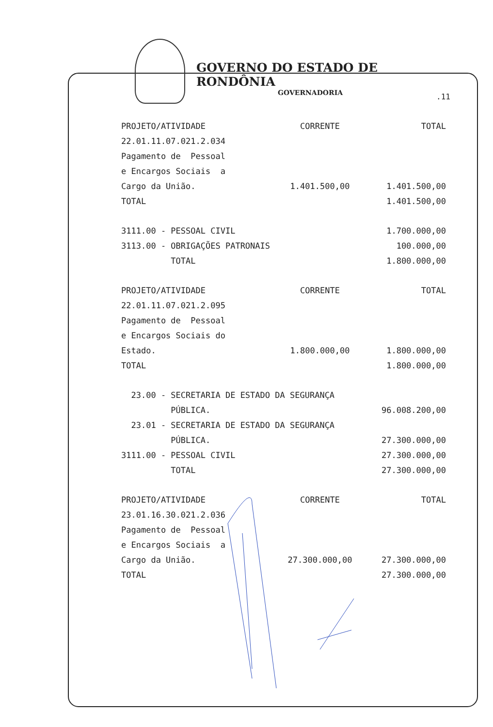GOVERNO DO ESTADO DE RONDÔNIA
GOVERNADORIA
.11
| PROJETO/ATIVIDADE | CORRENTE | TOTAL |
| 22.01.11.07.021.2.034 | | |
| Pagamento de Pessoal | | |
| e Encargos Sociais a | | |
| Cargo da União. | 1.401.500,00 | 1.401.500,00 |
| TOTAL | | 1.401.500,00 |
| 3111.00 - PESSOAL CIVIL | | 1.700.000,00 |
| 3113.00 - OBRIGAÇÕES PATRONAIS | | 100.000,00 |
| TOTAL | | 1.800.000,00 |
| PROJETO/ATIVIDADE | CORRENTE | TOTAL |
| 22.01.11.07.021.2.095 | | |
| Pagamento de Pessoal | | |
| e Encargos Sociais do | | |
| Estado. | 1.800.000,00 | 1.800.000,00 |
| TOTAL | | 1.800.000,00 |
| 23.00 - SECRETARIA DE ESTADO DA SEGURANÇA | | |
| PÚBLICA. | | 96.008.200,00 |
| 23.01 - SECRETARIA DE ESTADO DA SEGURANÇA | | |
| PÚBLICA. | | 27.300.000,00 |
| 3111.00 - PESSOAL CIVIL | | 27.300.000,00 |
| TOTAL | | 27.300.000,00 |
| PROJETO/ATIVIDADE | CORRENTE | TOTAL |
| 23.01.16.30.021.2.036 | | |
| Pagamento de Pessoal | | |
| e Encargos Sociais a | | |
| Cargo da União. | 27.300.000,00 | 27.300.000,00 |
| TOTAL | | 27.300.000,00 |